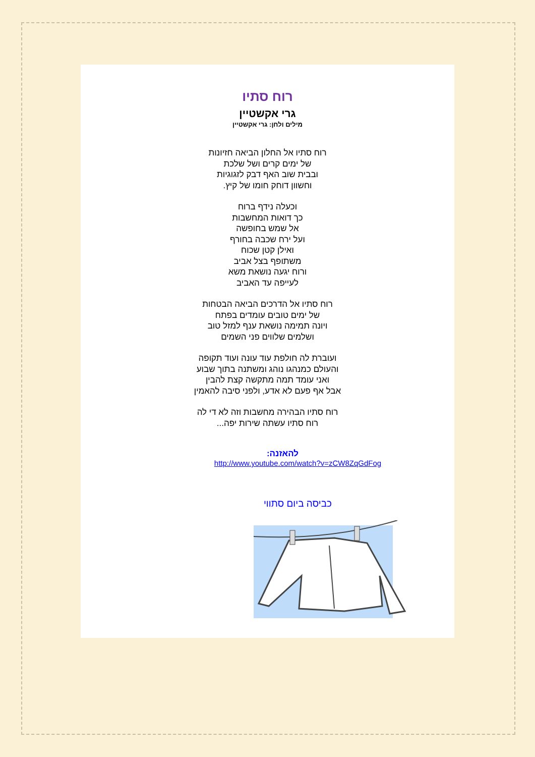רוח סתיו
גרי אקשטיין
מילים ולחן: גרי אקשטיין
רוח סתיו אל החלון הביאה חזיונות
של ימים קרים ושל שלכת
ובבית שוב האף דבק לזגוגיות
וחשוון דוחק חומו של קיץ.
וכעלה נידף ברוח
כך דואות המחשבות
אל שמש בחופשה
ועל ירח שכבה בחורף
ואילן קטן שכוח
משתופף בצל אביב
ורוח יגעה נושאת משא
לעייפה עד האביב
רוח סתיו אל הדרכים הביאה הבטחות
של ימים טובים עומדים בפתח
ויונה תמימה נושאת ענף למזל טוב
ושלמים שלווים פני השמים
ועוברת לה חולפת עוד עונה ועוד תקופה
והעולם כמנהגו נוהג ומשתנה בתוך שבוע
ואני עומד תמה מתקשה קצת להבין
אבל אף פעם לא אדע, ולפני סיבה להאמין
רוח סתיו הבהירה מחשבות וזה לא די לה
רוח סתיו עשתה שירות יפה...
להאזנה:
http://www.youtube.com/watch?v=zCW8ZqGdFog
כביסה ביום סתווי